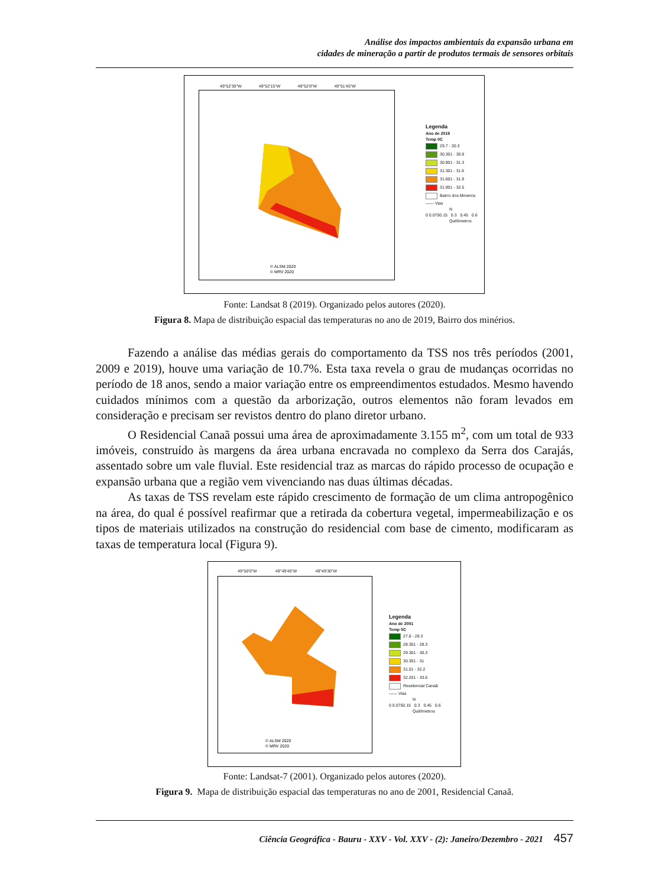Análise dos impactos ambientais da expansão urbana em
cidades de mineração a partir de produtos termais de sensores orbitais
© ALSM 2020
© MRV 2020
49°52'30"W 49°52'15"W 49°52'0"W 49°51'45"W
Legenda
Ano de 2019
Temp 0C
29.7 - 30.3
30.301 - 30.9
30.901 - 31.3
31.301 - 31.6
31.601 - 31.9
31.901 - 32.5
Bairro dos Minerios
—— Vias
N
0 0.0750.15 0.3 0.45 0.6
Quilômetros
Fonte: Landsat 8 (2019). Organizado pelos autores (2020).
Figura 8. Mapa de distribuição espacial das temperaturas no ano de 2019, Bairro dos minérios.
Fazendo a análise das médias gerais do comportamento da TSS nos três períodos (2001, 2009 e 2019), houve uma variação de 10.7%. Esta taxa revela o grau de mudanças ocorridas no período de 18 anos, sendo a maior variação entre os empreendimentos estudados. Mesmo havendo cuidados mínimos com a questão da arborização, outros elementos não foram levados em consideração e precisam ser revistos dentro do plano diretor urbano.
O Residencial Canaã possui uma área de aproximadamente 3.155 m<sup>2</sup>, com um total de 933 imóveis, construído às margens da área urbana encravada no complexo da Serra dos Carajás, assentado sobre um vale fluvial. Este residencial traz as marcas do rápido processo de ocupação e expansão urbana que a região vem vivenciando nas duas últimas décadas.
As taxas de TSS revelam este rápido crescimento de formação de um clima antropogênico na área, do qual é possível reafirmar que a retirada da cobertura vegetal, impermeabilização e os tipos de materiais utilizados na construção do residencial com base de cimento, modificaram as taxas de temperatura local (Figura 9).
© ALSM 2020
© MRV 2020
49°50'0"W 49°49'45"W 49°49'30"W
Legenda
Ano de 2001
Temp 0C
27.8 - 28.3
28.301 - 29.3
29.301 - 30.3
30.301 - 31
31.01 - 32.2
32.201 - 33.6
Residencial Canaã
—— Vias
N
0 0.0750.15 0.3 0.45 0.6
Quilômetros
Fonte: Landsat-7 (2001). Organizado pelos autores (2020).
Figura 9. Mapa de distribuição espacial das temperaturas no ano de 2001, Residencial Canaã.
Ciência Geográfica - Bauru - XXV - Vol. XXV - (2): Janeiro/Dezembro - 2021 457